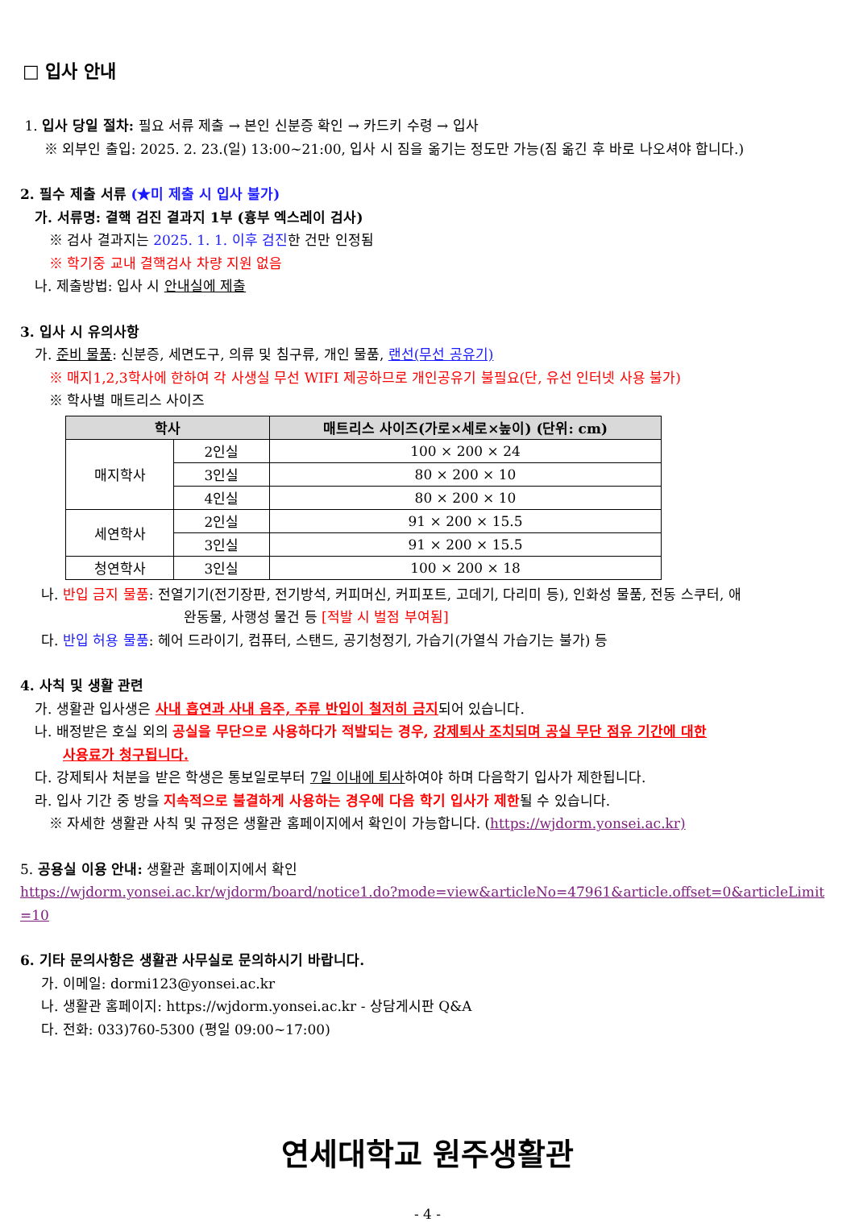□ 입사 안내
1. 입사 당일 절차: 필요 서류 제출 → 본인 신분증 확인 → 카드키 수령 → 입사
※ 외부인 출입: 2025. 2. 23.(일) 13:00~21:00, 입사 시 짐을 옮기는 정도만 가능(짐 옮긴 후 바로 나오셔야 합니다.)
2. 필수 제출 서류 (★미 제출 시 입사 불가)
가. 서류명: 결핵 검진 결과지 1부 (흉부 엑스레이 검사)
※ 검사 결과지는 2025. 1. 1. 이후 검진한 건만 인정됨
※ 학기중 교내 결핵검사 차량 지원 없음
나. 제출방법: 입사 시 안내실에 제출
3. 입사 시 유의사항
가. 준비 물품: 신분증, 세면도구, 의류 및 침구류, 개인 물품, 랜선(무선 공유기)
※ 매지1,2,3학사에 한하여 각 사생실 무선 WIFI 제공하므로 개인공유기 불필요(단, 유선 인터넷 사용 불가)
※ 학사별 매트리스 사이즈
| 학사 | | 매트리스 사이즈(가로×세로×높이) (단위: cm) |
| --- | --- | --- |
| 매지학사 | 2인실 | 100 × 200 × 24 |
| | 3인실 | 80 × 200 × 10 |
| | 4인실 | 80 × 200 × 10 |
| 세연학사 | 2인실 | 91 × 200 × 15.5 |
| | 3인실 | 91 × 200 × 15.5 |
| 청연학사 | 3인실 | 100 × 200 × 18 |
나. 반입 금지 물품: 전열기기(전기장판, 전기방석, 커피머신, 커피포트, 고데기, 다리미 등), 인화성 물품, 전동 스쿠터, 애
완동물, 사행성 물건 등 [적발 시 벌점 부여됨]
다. 반입 허용 물품: 헤어 드라이기, 컴퓨터, 스탠드, 공기청정기, 가습기(가열식 가습기는 불가) 등
4. 사칙 및 생활 관련
가. 생활관 입사생은 사내 흡연과 사내 음주, 주류 반입이 철저히 금지되어 있습니다.
나. 배정받은 호실 외의 공실을 무단으로 사용하다가 적발되는 경우, 강제퇴사 조치되며 공실 무단 점유 기간에 대한
사용료가 청구됩니다.
다. 강제퇴사 처분을 받은 학생은 통보일로부터 7일 이내에 퇴사하여야 하며 다음학기 입사가 제한됩니다.
라. 입사 기간 중 방을 지속적으로 불결하게 사용하는 경우에 다음 학기 입사가 제한될 수 있습니다.
※ 자세한 생활관 사칙 및 규정은 생활관 홈페이지에서 확인이 가능합니다. (https://wjdorm.yonsei.ac.kr)
5. 공용실 이용 안내: 생활관 홈페이지에서 확인
https://wjdorm.yonsei.ac.kr/wjdorm/board/notice1.do?mode=view&articleNo=47961&article.offset=0&articleLimit=10
6. 기타 문의사항은 생활관 사무실로 문의하시기 바랍니다.
가. 이메일: dormi123@yonsei.ac.kr
나. 생활관 홈페이지: https://wjdorm.yonsei.ac.kr - 상담게시판 Q&A
다. 전화: 033)760-5300 (평일 09:00~17:00)
연세대학교 원주생활관
- 4 -